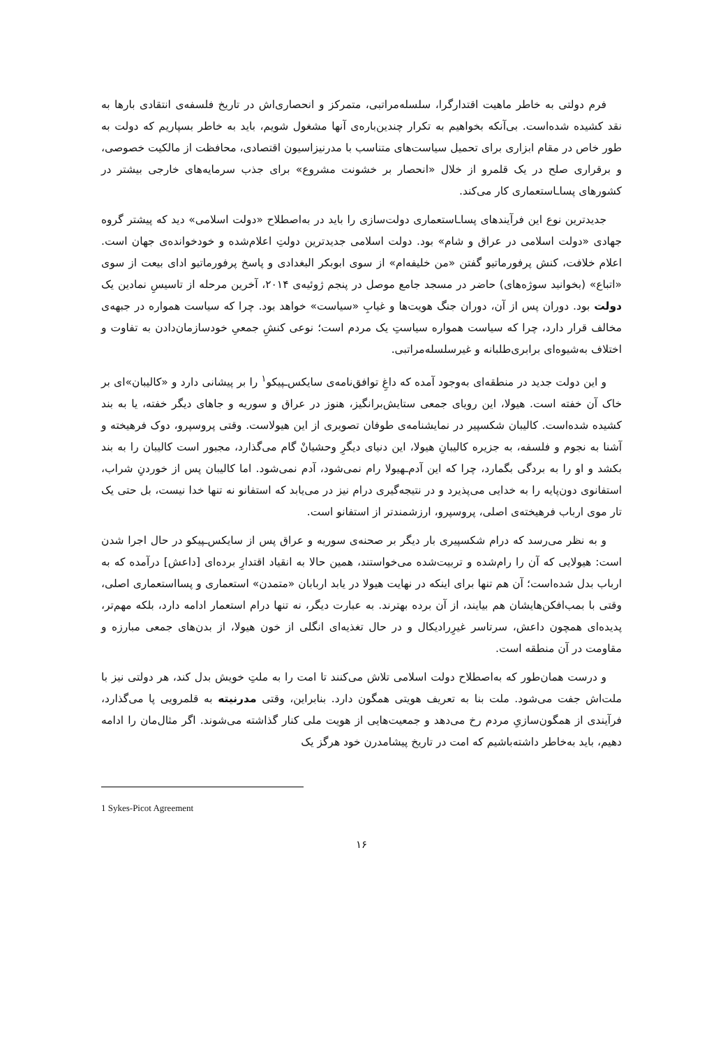فرم دولتی به خاطر ماهیت اقتدارگرا، سلسله‌مراتبی، متمرکز و انحصاری‌اش در تاریخ فلسفه‌ی انتقادی بارها به نقد کشیده شده‌است. بی‌آنکه بخواهیم به تکرار چندین‌باره‌ی آنها مشغول شویم، باید به خاطر بسپاریم که دولت به طور خاص در مقام ابزاری برای تحمیل سیاست‌های متناسب با مدرنیزاسیون اقتصادی، محافظت از مالکیت خصوصی، و برقراری صلح در یک قلمرو از خلال «انحصار بر خشونت مشروع» برای جذب سرمایه‌های خارجی بیشتر در کشورهای پسا‌ـاستعماری کار می‌کند.
جدیدترین نوع این فرآیندهای پسا‌ـاستعماری دولت‌سازی را باید در به‌اصطلاح «دولت اسلامی» دید که پیشتر گروه جهادی «دولت اسلامی در عراق و شام» بود. دولت اسلامی جدیدترین دولتِ اعلام‌شده و خودخوانده‌ی جهان است. اعلام خلافت، کنش پرفورماتیو گفتن «من خلیفه‌ام» از سوی ابوبکر البغدادی و پاسخ پرفورماتیو ادای بیعت از سوی «اتباع» (بخوانید سوژه‌های) حاضر در مسجد جامع موصل در پنجم ژوئیه‌ی ۲۰۱۴، آخرین مرحله از تاسیسِ نمادین یک دولت بود. دوران پس از آن، دوران جنگ هویت‌ها و غیابِ «سیاست» خواهد بود. چرا که سیاست همواره در جبهه‌ی مخالف قرار دارد، چرا که سیاست همواره سیاستِ یک مردم است؛ نوعی کنشِ جمعیِ خودسازمان‌دادن به تفاوت و اختلاف به‌شیوه‌ای برابری‌طلبانه و غیرسلسله‌مراتبی.
و این دولت جدید در منطقه‌ای به‌وجود آمده که داغِ توافق‌نامه‌ی سایکس‌ـپیکو<sup>۱</sup> را بر پیشانی دارد و «کالیبان»‌ای بر خاک آن خفته است. هیولا، این رویای جمعی ستایش‌برانگیز، هنوز در عراق و سوریه و جاهای دیگر خفته، یا به بند کشیده شده‌است. کالیبان شکسپیر در نمایشنامه‌ی طوفان تصویری از این هیولاست. وقتی پروسپرو، دوک فرهیخته و آشنا به نجوم و فلسفه، به جزیره کالیبانِ هیولا، این دنیای دیگرِ وحشیانْ گام می‌گذارد، مجبور است کالیبان را به بند بکشد و او را به بردگی بگمارد، چرا که این آدم‌ـهیولا رام نمی‌شود، آدم نمی‌شود. اما کالیبان پس از خوردنِ شراب، استفانوی دون‌پایه را به خدایی می‌پذیرد و در نتیجه‌گیری درام نیز در می‌یابد که استفانو نه تنها خدا نیست، بل حتی یک تار موی ارباب فرهیخته‌ی اصلی، پروسپرو، ارزشمندتر از استفانو است.
و به نظر می‌رسد که درام شکسپیری بار دیگر بر صحنه‌ی سوریه و عراق پس از سایکس‌ـپیکو در حال اجرا شدن است: هیولایی که آن را رام‌شده و تربیت‌شده می‌خواستند، همین حالا به انقیاد اقتدارِ برده‌ای [داعش] درآمده که به ارباب بدل شده‌است؛ آن هم تنها برای اینکه در نهایت هیولا در یابد اربابان «متمدن» استعماری و پسااستعماری اصلی، وقتی با بمب‌افکن‌هایشان هم بیایند، از آن برده بهترند. به عبارت دیگر، نه تنها درام استعمار ادامه دارد، بلکه مهم‌تر، پدیده‌ای همچون داعش، سرتاسر غیرِرادیکال و در حال تغذیه‌ای انگلی از خون هیولا، از بدن‌های جمعی مبارزه و مقاومت در آن منطقه است.
و درست همان‌طور که به‌اصطلاح دولت اسلامی تلاش می‌کنند تا امت را به ملتِ خویش بدل کند، هر دولتی نیز با ملت‌اش جفت می‌شود. ملت بنا به تعریف هویتی همگون دارد. بنابراین، وقتی مدرنیته به قلمرویی پا می‌گذارد، فرآیندی از همگون‌سازیِ مردم رخ می‌دهد و جمعیت‌هایی از هویت ملی کنار گذاشته می‌شوند. اگر مثال‌مان را ادامه دهیم، باید به‌خاطر داشته‌باشیم که امت در تاریخ پیشامدرن خود هرگز یک
1 Sykes-Picot Agreement
۱۶